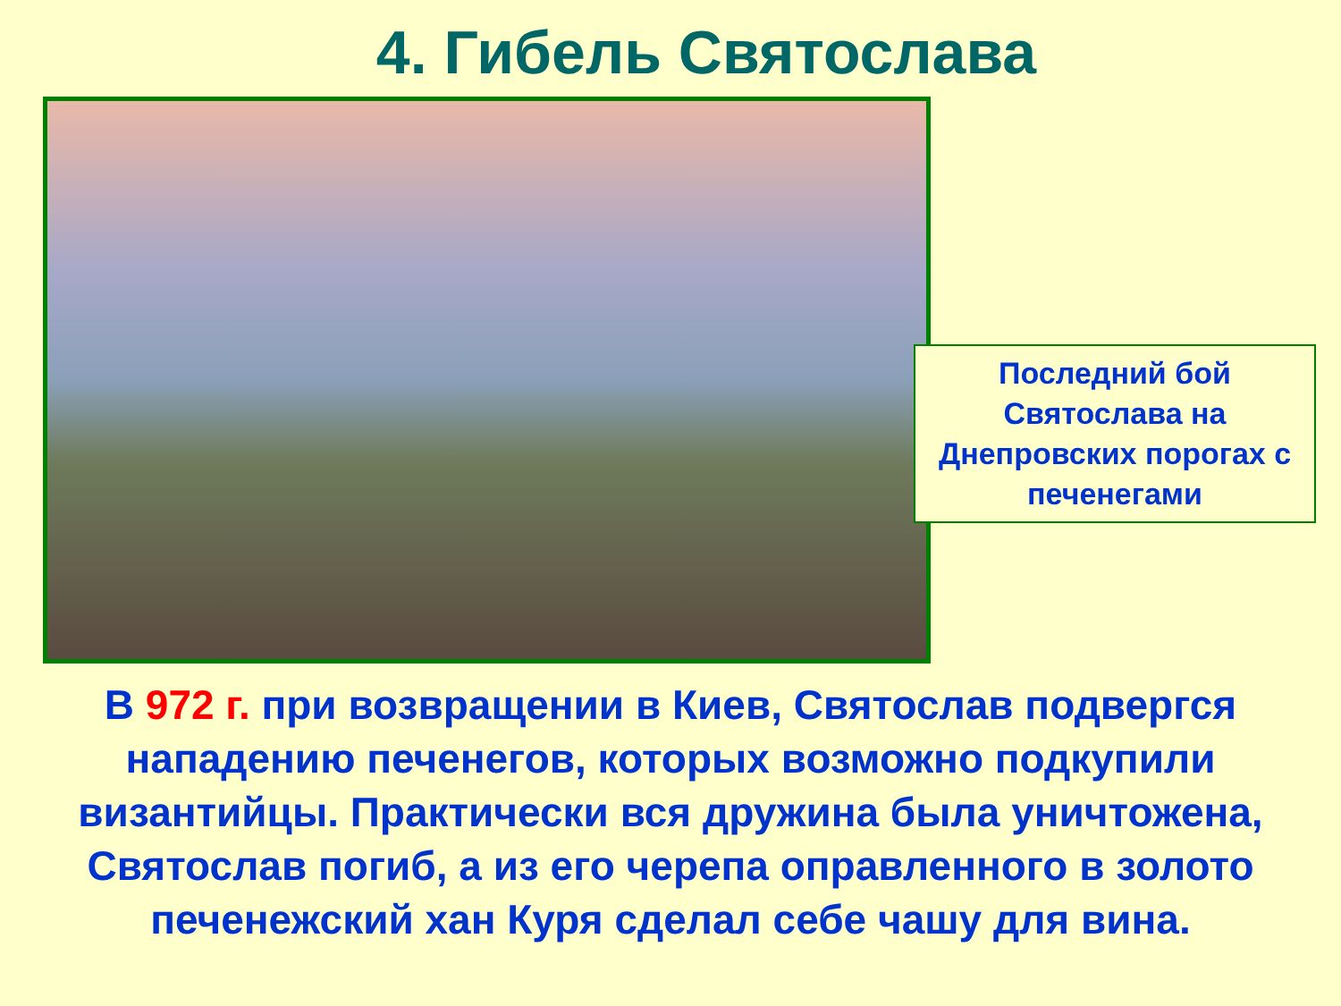4. Гибель Святослава
Последний бой Святослава на Днепровских порогах с печенегами
В 972 г. при возвращении в Киев, Святослав подвергся нападению печенегов, которых возможно подкупили византийцы. Практически вся дружина была уничтожена, Святослав погиб, а из его черепа оправленного в золото печенежский хан Куря сделал себе чашу для вина.